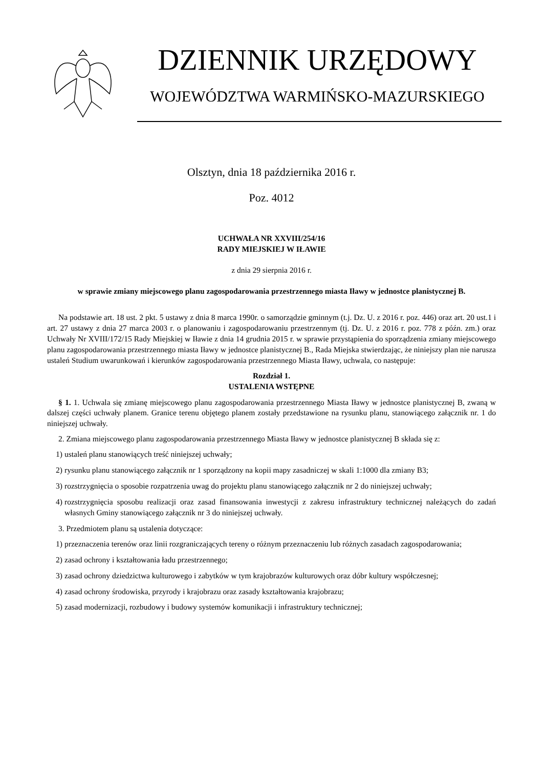DZIENNIK URZĘDOWY
WOJEWÓDZTWA WARMIŃSKO-MAZURSKIEGO
Olsztyn, dnia 18 października 2016 r.
Poz. 4012
UCHWAŁA NR XXVIII/254/16
RADY MIEJSKIEJ W IŁAWIE
z dnia 29 sierpnia 2016 r.
w sprawie zmiany miejscowego planu zagospodarowania przestrzennego miasta Iławy w jednostce planistycznej B.
Na podstawie art. 18 ust. 2 pkt. 5 ustawy z dnia 8 marca 1990r. o samorządzie gminnym (t.j. Dz. U. z 2016 r. poz. 446) oraz art. 20 ust.1 i art. 27 ustawy z dnia 27 marca 2003 r. o planowaniu i zagospodarowaniu przestrzennym (tj. Dz. U. z 2016 r. poz. 778 z późn. zm.) oraz Uchwały Nr XVIII/172/15 Rady Miejskiej w Iławie z dnia 14 grudnia 2015 r. w sprawie przystąpienia do sporządzenia zmiany miejscowego planu zagospodarowania przestrzennego miasta Iławy w jednostce planistycznej B., Rada Miejska stwierdzając, że niniejszy plan nie narusza ustaleń Studium uwarunkowań i kierunków zagospodarowania przestrzennego Miasta Iławy, uchwala, co następuje:
Rozdział 1.
USTALENIA WSTĘPNE
§ 1. 1. Uchwala się zmianę miejscowego planu zagospodarowania przestrzennego Miasta Iławy w jednostce planistycznej B, zwaną w dalszej części uchwały planem. Granice terenu objętego planem zostały przedstawione na rysunku planu, stanowiącego załącznik nr. 1 do niniejszej uchwały.
2. Zmiana miejscowego planu zagospodarowania przestrzennego Miasta Iławy w jednostce planistycznej B składa się z:
1) ustaleń planu stanowiących treść niniejszej uchwały;
2) rysunku planu stanowiącego załącznik nr 1 sporządzony na kopii mapy zasadniczej w skali 1:1000 dla zmiany B3;
3) rozstrzygnięcia o sposobie rozpatrzenia uwag do projektu planu stanowiącego załącznik nr 2 do niniejszej uchwały;
4) rozstrzygnięcia sposobu realizacji oraz zasad finansowania inwestycji z zakresu infrastruktury technicznej należących do zadań własnych Gminy stanowiącego załącznik nr 3 do niniejszej uchwały.
3. Przedmiotem planu są ustalenia dotyczące:
1) przeznaczenia terenów oraz linii rozgraniczających tereny o różnym przeznaczeniu lub różnych zasadach zagospodarowania;
2) zasad ochrony i kształtowania ładu przestrzennego;
3) zasad ochrony dziedzictwa kulturowego i zabytków w tym krajobrazów kulturowych oraz dóbr kultury współczesnej;
4) zasad ochrony środowiska, przyrody i krajobrazu oraz zasady kształtowania krajobrazu;
5) zasad modernizacji, rozbudowy i budowy systemów komunikacji i infrastruktury technicznej;